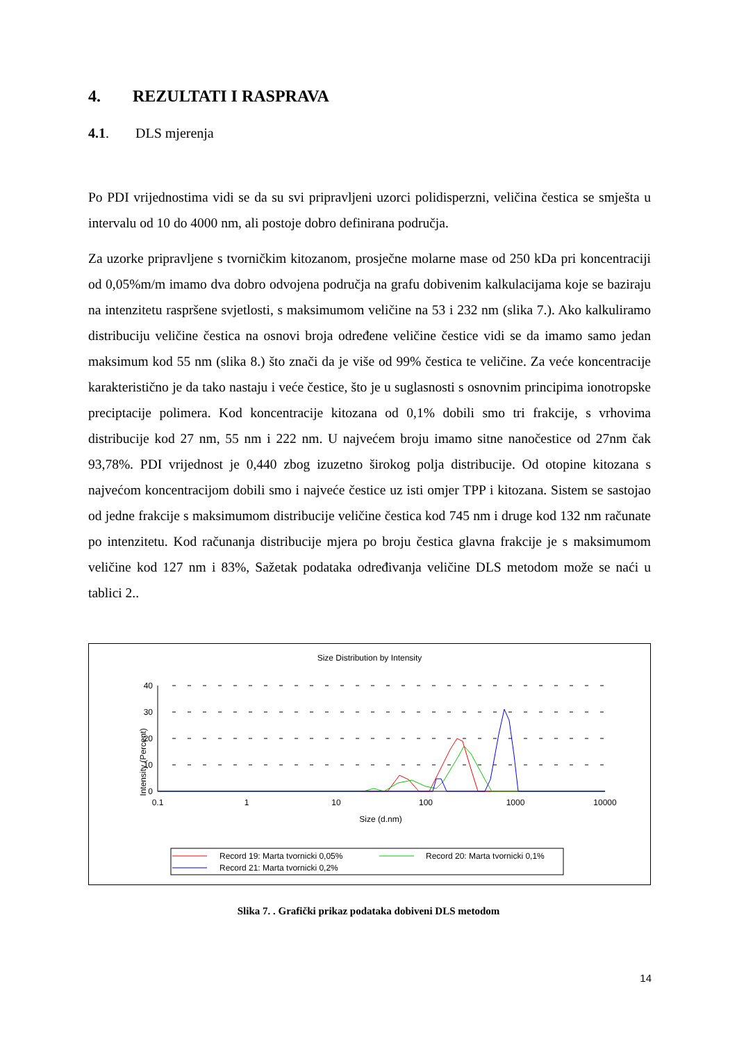4. REZULTATI I RASPRAVA
4.1. DLS mjerenja
Po PDI vrijednostima vidi se da su svi pripravljeni uzorci polidisperzni, veličina čestica se smješta u intervalu od 10 do 4000 nm, ali postoje dobro definirana područja.
Za uzorke pripravljene s tvorničkim kitozanom, prosječne molarne mase od 250 kDa pri koncentraciji od 0,05%m/m imamo dva dobro odvojena područja na grafu dobivenim kalkulacijama koje se baziraju na intenzitetu raspršene svjetlosti, s maksimumom veličine na 53 i 232 nm (slika 7.). Ako kalkuliramo distribuciju veličine čestica na osnovi broja određene veličine čestice vidi se da imamo samo jedan maksimum kod 55 nm (slika 8.) što znači da je više od 99% čestica te veličine. Za veće koncentracije karakteristično je da tako nastaju i veće čestice, što je u suglasnosti s osnovnim principima ionotropske preciptacije polimera. Kod koncentracije kitozana od 0,1% dobili smo tri frakcije, s vrhovima distribucije kod 27 nm, 55 nm i 222 nm. U najvećem broju imamo sitne nanočestice od 27nm čak 93,78%. PDI vrijednost je 0,440 zbog izuzetno širokog polja distribucije. Od otopine kitozana s najvećom koncentracijom dobili smo i najveće čestice uz isti omjer TPP i kitozana. Sistem se sastojao od jedne frakcije s maksimumom distribucije veličine čestica kod 745 nm i druge kod 132 nm računate po intenzitetu. Kod računanja distribucije mjera po broju čestica glavna frakcije je s maksimumom veličine kod 127 nm i 83%, Sažetak podataka određivanja veličine DLS metodom može se naći u tablici 2..
Size Distribution by Intensity
Intensity (Percent)
40
30
20
10
0
0.1
1
10
100
1000
10000
Size (d.nm)
Record 19: Marta tvornicki 0,05%
Record 20: Marta tvornicki 0,1%
Record 21: Marta tvornicki 0,2%
Slika 7. . Grafički prikaz podataka dobiveni DLS metodom
14